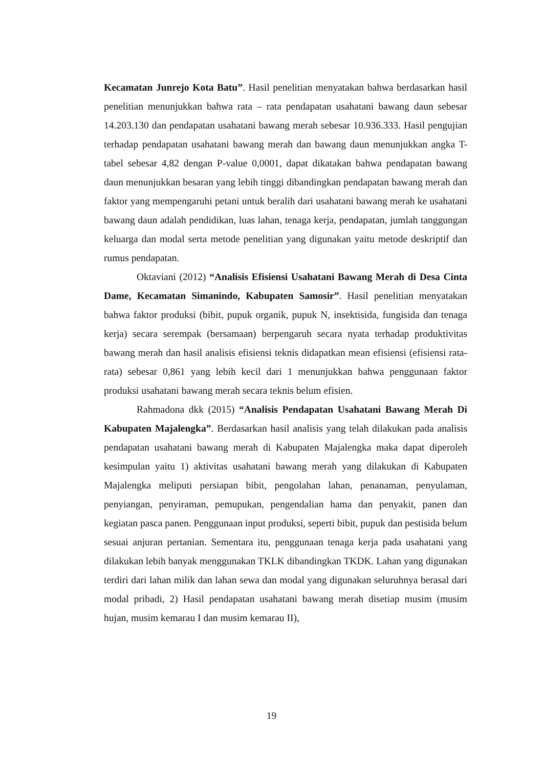Kecamatan Junrejo Kota Batu”. Hasil penelitian menyatakan bahwa berdasarkan hasil penelitian menunjukkan bahwa rata – rata pendapatan usahatani bawang daun sebesar 14.203.130 dan pendapatan usahatani bawang merah sebesar 10.936.333. Hasil pengujian terhadap pendapatan usahatani bawang merah dan bawang daun menunjukkan angka T-tabel sebesar 4,82 dengan P-value 0,0001, dapat dikatakan bahwa pendapatan bawang daun menunjukkan besaran yang lebih tinggi dibandingkan pendapatan bawang merah dan faktor yang mempengaruhi petani untuk beralih dari usahatani bawang merah ke usahatani bawang daun adalah pendidikan, luas lahan, tenaga kerja, pendapatan, jumlah tanggungan keluarga dan modal serta metode penelitian yang digunakan yaitu metode deskriptif dan rumus pendapatan.
Oktaviani (2012) “Analisis Efisiensi Usahatani Bawang Merah di Desa Cinta Dame, Kecamatan Simanindo, Kabupaten Samosir”. Hasil penelitian menyatakan bahwa faktor produksi (bibit, pupuk organik, pupuk N, insektisida, fungisida dan tenaga kerja) secara serempak (bersamaan) berpengaruh secara nyata terhadap produktivitas bawang merah dan hasil analisis efisiensi teknis didapatkan mean efisiensi (efisiensi rata-rata) sebesar 0,861 yang lebih kecil dari 1 menunjukkan bahwa penggunaan faktor produksi usahatani bawang merah secara teknis belum efisien.
Rahmadona dkk (2015) “Analisis Pendapatan Usahatani Bawang Merah Di Kabupaten Majalengka”. Berdasarkan hasil analisis yang telah dilakukan pada analisis pendapatan usahatani bawang merah di Kabupaten Majalengka maka dapat diperoleh kesimpulan yaitu 1) aktivitas usahatani bawang merah yang dilakukan di Kabupaten Majalengka meliputi persiapan bibit, pengolahan lahan, penanaman, penyulaman, penyiangan, penyiraman, pemupukan, pengendalian hama dan penyakit, panen dan kegiatan pasca panen. Penggunaan input produksi, seperti bibit, pupuk dan pestisida belum sesuai anjuran pertanian. Sementara itu, penggunaan tenaga kerja pada usahatani yang dilakukan lebih banyak menggunakan TKLK dibandingkan TKDK. Lahan yang digunakan terdiri dari lahan milik dan lahan sewa dan modal yang digunakan seluruhnya berasal dari modal pribadi, 2) Hasil pendapatan usahatani bawang merah disetiap musim (musim hujan, musim kemarau I dan musim kemarau II),
19